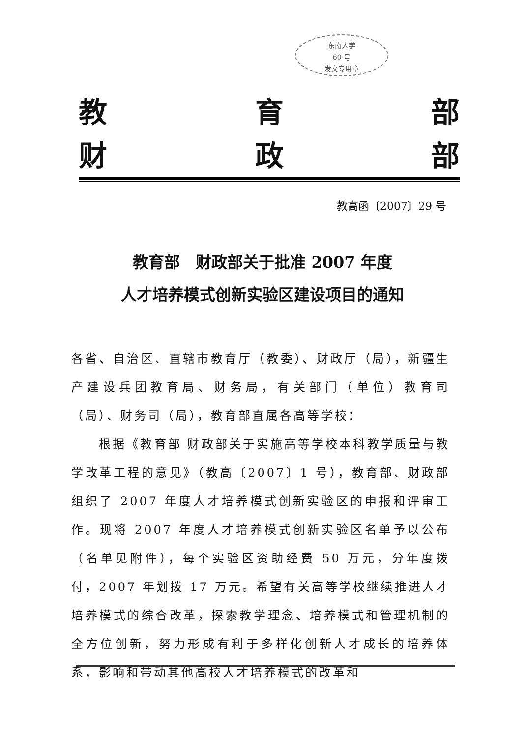东南大学
60 号
发文专用章
教 育 部
财 政 部
教高函〔2007〕29 号
教育部　财政部关于批准 2007 年度
人才培养模式创新实验区建设项目的通知
各省、自治区、直辖市教育厅（教委）、财政厅（局），新疆生产建设兵团教育局、财务局，有关部门（单位）教育司（局）、财务司（局），教育部直属各高等学校：
　　根据《教育部 财政部关于实施高等学校本科教学质量与教学改革工程的意见》（教高〔2007〕1 号），教育部、财政部组织了 2007 年度人才培养模式创新实验区的申报和评审工作。现将 2007 年度人才培养模式创新实验区名单予以公布（名单见附件），每个实验区资助经费 50 万元，分年度拨付，2007 年划拨 17 万元。希望有关高等学校继续推进人才培养模式的综合改革，探索教学理念、培养模式和管理机制的全方位创新，努力形成有利于多样化创新人才成长的培养体系，影响和带动其他高校人才培养模式的改革和